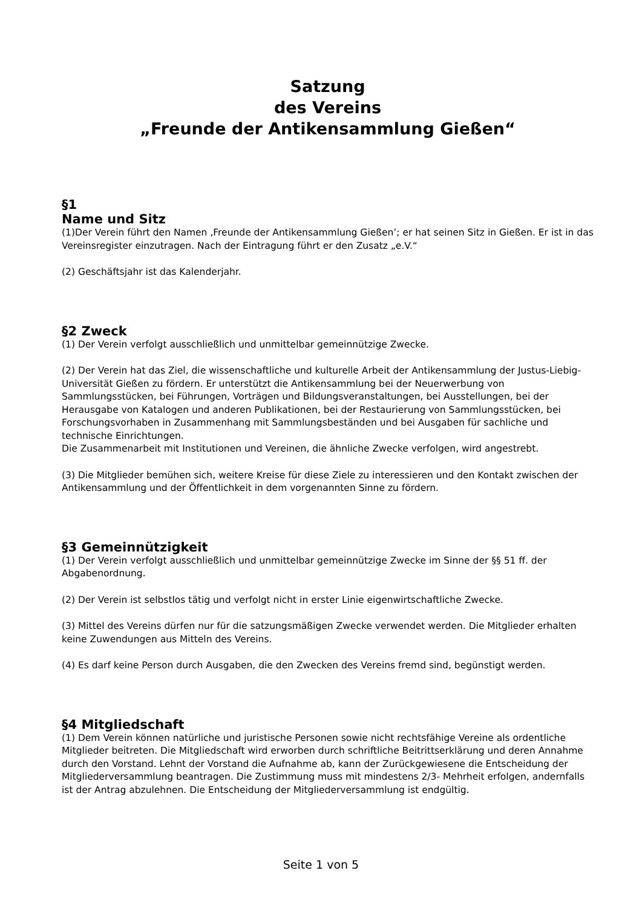Satzung
des Vereins
„Freunde der Antikensammlung Gießen“
§1
Name und Sitz
(1)Der Verein führt den Namen ‚Freunde der Antikensammlung Gießen’; er hat seinen Sitz in Gießen. Er ist in das Vereinsregister einzutragen. Nach der Eintragung führt er den Zusatz „e.V.“
(2) Geschäftsjahr ist das Kalenderjahr.
§2 Zweck
(1) Der Verein verfolgt ausschließlich und unmittelbar gemeinnützige Zwecke.
(2) Der Verein hat das Ziel, die wissenschaftliche und kulturelle Arbeit der Antikensammlung der Justus-Liebig-Universität Gießen zu fördern. Er unterstützt die Antikensammlung bei der Neuerwerbung von Sammlungsstücken, bei Führungen, Vorträgen und Bildungsveranstaltungen, bei Ausstellungen, bei der Herausgabe von Katalogen und anderen Publikationen, bei der Restaurierung von Sammlungsstücken, bei Forschungsvorhaben in Zusammenhang mit Sammlungsbeständen und bei Ausgaben für sachliche und technische Einrichtungen.
Die Zusammenarbeit mit Institutionen und Vereinen, die ähnliche Zwecke verfolgen, wird angestrebt.
(3) Die Mitglieder bemühen sich, weitere Kreise für diese Ziele zu interessieren und den Kontakt zwischen der Antikensammlung und der Öffentlichkeit in dem vorgenannten Sinne zu fördern.
§3 Gemeinnützigkeit
(1) Der Verein verfolgt ausschließlich und unmittelbar gemeinnützige Zwecke im Sinne der §§ 51 ff. der Abgabenordnung.
(2) Der Verein ist selbstlos tätig und verfolgt nicht in erster Linie eigenwirtschaftliche Zwecke.
(3) Mittel des Vereins dürfen nur für die satzungsmäßigen Zwecke verwendet werden. Die Mitglieder erhalten keine Zuwendungen aus Mitteln des Vereins.
(4) Es darf keine Person durch Ausgaben, die den Zwecken des Vereins fremd sind, begünstigt werden.
§4 Mitgliedschaft
(1) Dem Verein können natürliche und juristische Personen sowie nicht rechtsfähige Vereine als ordentliche Mitglieder beitreten. Die Mitgliedschaft wird erworben durch schriftliche Beitrittserklärung und deren Annahme durch den Vorstand. Lehnt der Vorstand die Aufnahme ab, kann der Zurückgewiesene die Entscheidung der Mitgliederversammlung beantragen. Die Zustimmung muss mit mindestens 2/3- Mehrheit erfolgen, andernfalls ist der Antrag abzulehnen. Die Entscheidung der Mitgliederversammlung ist endgültig.
Seite 1 von 5